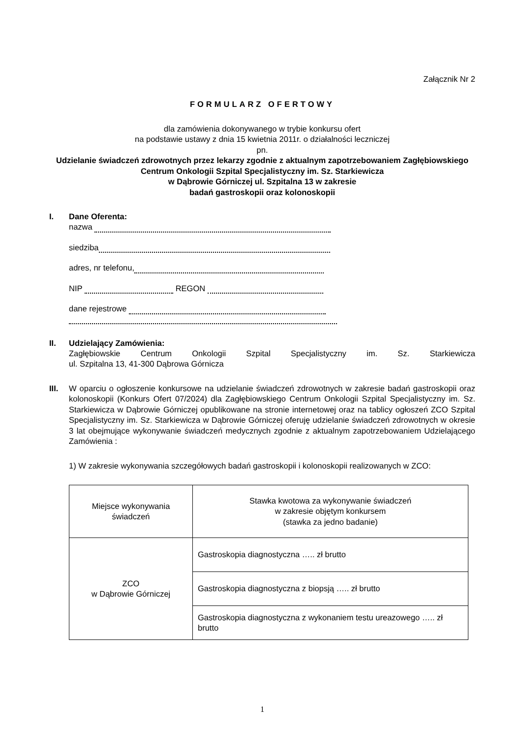Załącznik Nr 2
FORMULARZ OFERTOWY
dla zamówienia dokonywanego w trybie konkursu ofert
na podstawie ustawy z dnia 15 kwietnia 2011r. o działalności leczniczej
pn.
Udzielanie świadczeń zdrowotnych przez lekarzy zgodnie z aktualnym zapotrzebowaniem Zagłębiowskiego Centrum Onkologii Szpital Specjalistyczny im. Sz. Starkiewicza
w Dąbrowie Górniczej ul. Szpitalna 13 w zakresie
badań gastroskopii oraz kolonoskopii
I. Dane Oferenta:
nazwa
siedziba
adres, nr telefonu,
NIP REGON
dane rejestrowe
II. Udzielający Zamówienia:
Zagłębiowskie Centrum Onkologii Szpital Specjalistyczny im. Sz. Starkiewicza
ul. Szpitalna 13, 41-300 Dąbrowa Górnicza
III. W oparciu o ogłoszenie konkursowe na udzielanie świadczeń zdrowotnych w zakresie badań gastroskopii oraz kolonoskopii (Konkurs Ofert 07/2024) dla Zagłębiowskiego Centrum Onkologii Szpital Specjalistyczny im. Sz. Starkiewicza w Dąbrowie Górniczej opublikowane na stronie internetowej oraz na tablicy ogłoszeń ZCO Szpital Specjalistyczny im. Sz. Starkiewicza w Dąbrowie Górniczej oferuję udzielanie świadczeń zdrowotnych w okresie 3 lat obejmujące wykonywanie świadczeń medycznych zgodnie z aktualnym zapotrzebowaniem Udzielającego Zamówienia :
1) W zakresie wykonywania szczegółowych badań gastroskopii i kolonoskopii realizowanych w ZCO:
| Miejsce wykonywania świadczeń | Stawka kwotowa za wykonywanie świadczeń w zakresie objętym konkursem (stawka za jedno badanie) |
| --- | --- |
| ZCO w Dąbrowie Górniczej | Gastroskopia diagnostyczna ….. zł brutto |
| | Gastroskopia diagnostyczna z biopsją ….. zł brutto |
| | Gastroskopia diagnostyczna z wykonaniem testu ureazowego ….. zł brutto |
1